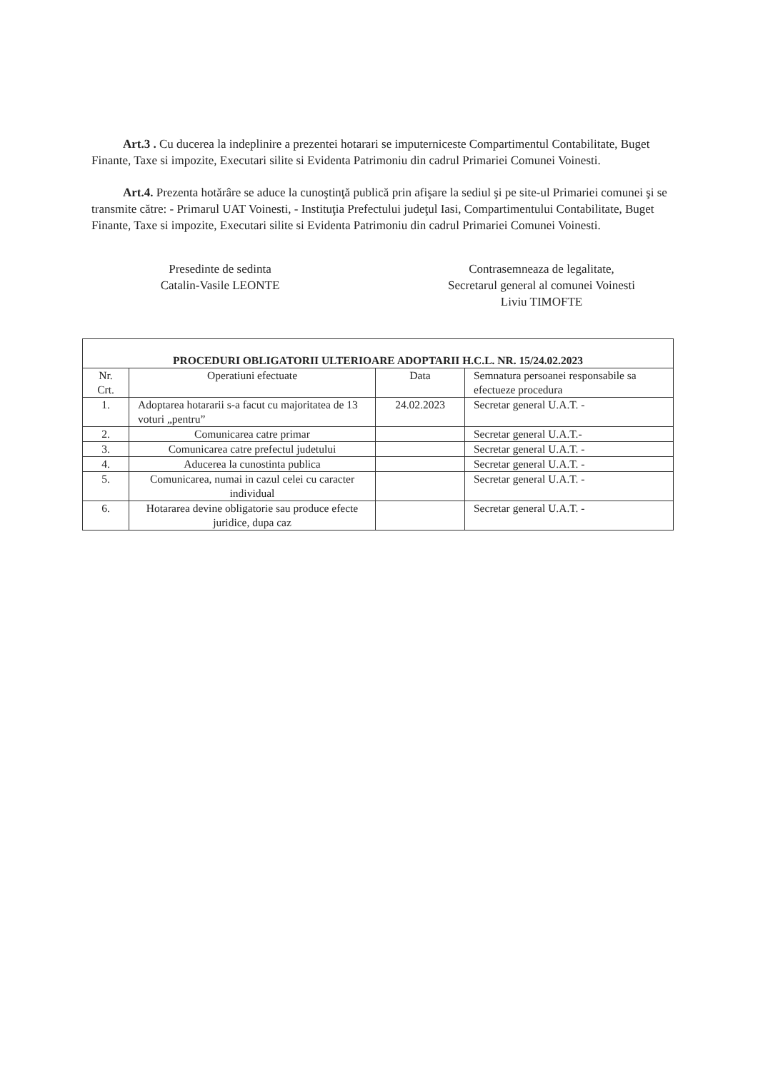Art.3 . Cu ducerea la indeplinire a prezentei hotarari se imputerniceste Compartimentul Contabilitate, Buget Finante, Taxe si impozite, Executari silite si Evidenta Patrimoniu din cadrul Primariei Comunei Voinesti.
Art.4. Prezenta hotărâre se aduce la cunoştinţă publică prin afişare la sediul şi pe site-ul Primariei comunei şi se transmite către: - Primarul UAT Voinesti, - Instituţia Prefectului judeţul Iasi, Compartimentului Contabilitate, Buget Finante, Taxe si impozite, Executari silite si Evidenta Patrimoniu din cadrul Primariei Comunei Voinesti.
Presedinte de sedinta
Catalin-Vasile LEONTE
Contrasemneaza de legalitate,
Secretarul general al comunei Voinesti
Liviu TIMOFTE
| PROCEDURI OBLIGATORII ULTERIOARE ADOPTARII H.C.L. NR. 15/24.02.2023 | | | |
| --- | --- | --- | --- |
| Nr. Crt. | Operatiuni efectuate | Data | Semnatura persoanei responsabile sa efectueze procedura |
| 1. | Adoptarea hotararii s-a facut cu majoritatea de 13 voturi „pentru” | 24.02.2023 | Secretar general U.A.T. - |
| 2. | Comunicarea catre primar | | Secretar general U.A.T.- |
| 3. | Comunicarea catre prefectul judetului | | Secretar general U.A.T. - |
| 4. | Aducerea la cunostinta publica | | Secretar general U.A.T. - |
| 5. | Comunicarea, numai in cazul celei cu caracter individual | | Secretar general U.A.T. - |
| 6. | Hotararea devine obligatorie sau produce efecte juridice, dupa caz | | Secretar general U.A.T. - |